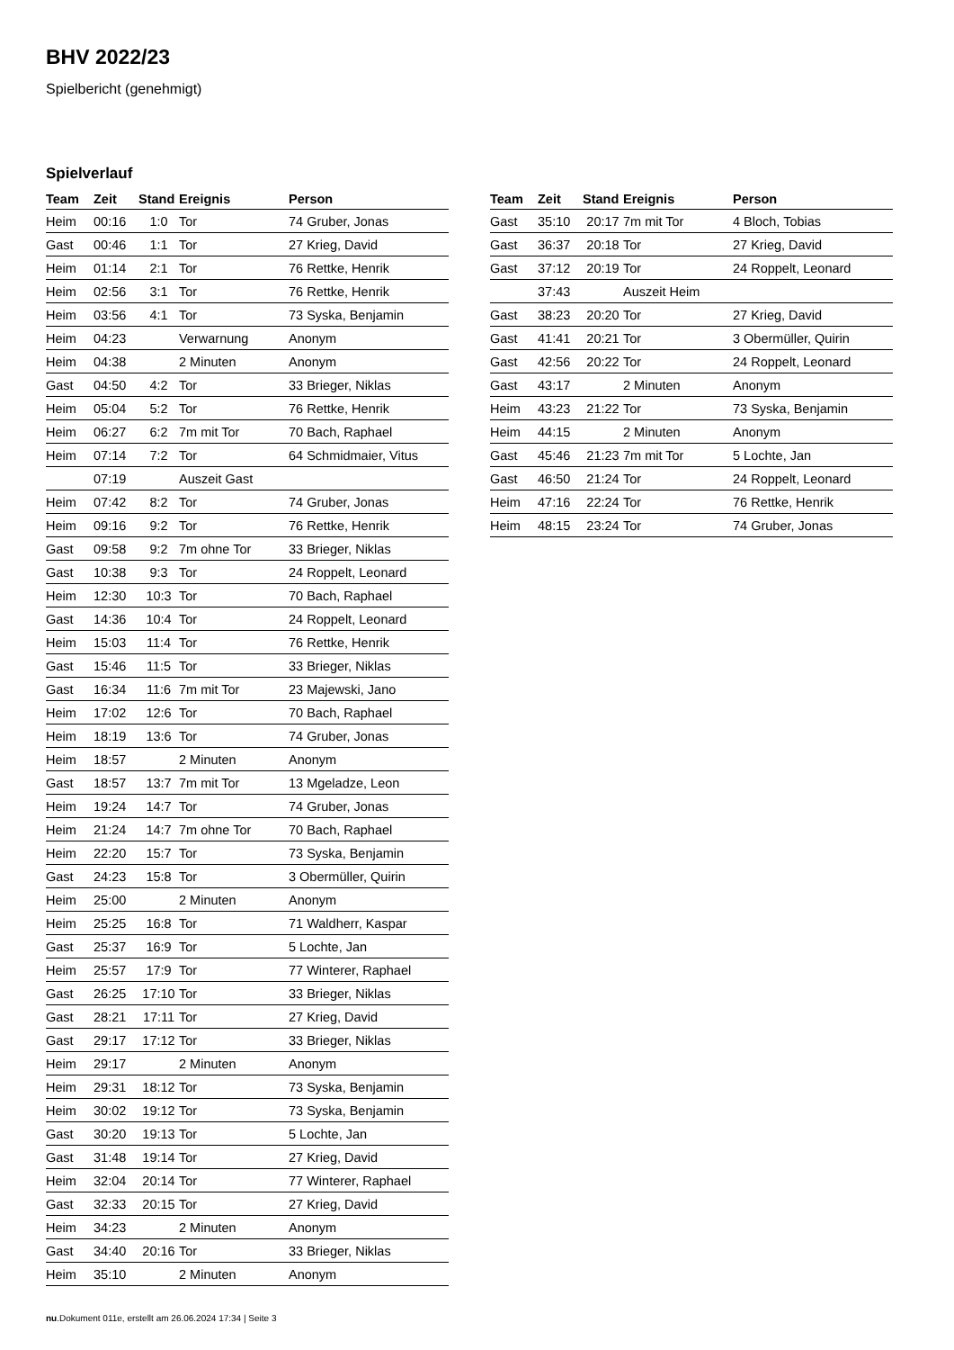BHV 2022/23
Spielbericht (genehmigt)
Spielverlauf
| Team | Zeit | Stand | Ereignis | Person |
| --- | --- | --- | --- | --- |
| Heim | 00:16 | 1:0 | Tor | 74 Gruber, Jonas |
| Gast | 00:46 | 1:1 | Tor | 27 Krieg, David |
| Heim | 01:14 | 2:1 | Tor | 76 Rettke, Henrik |
| Heim | 02:56 | 3:1 | Tor | 76 Rettke, Henrik |
| Heim | 03:56 | 4:1 | Tor | 73 Syska, Benjamin |
| Heim | 04:23 | | Verwarnung | Anonym |
| Heim | 04:38 | | 2 Minuten | Anonym |
| Gast | 04:50 | 4:2 | Tor | 33 Brieger, Niklas |
| Heim | 05:04 | 5:2 | Tor | 76 Rettke, Henrik |
| Heim | 06:27 | 6:2 | 7m mit Tor | 70 Bach, Raphael |
| Heim | 07:14 | 7:2 | Tor | 64 Schmidmaier, Vitus |
| | 07:19 | | Auszeit Gast | |
| Heim | 07:42 | 8:2 | Tor | 74 Gruber, Jonas |
| Heim | 09:16 | 9:2 | Tor | 76 Rettke, Henrik |
| Gast | 09:58 | 9:2 | 7m ohne Tor | 33 Brieger, Niklas |
| Gast | 10:38 | 9:3 | Tor | 24 Roppelt, Leonard |
| Heim | 12:30 | 10:3 | Tor | 70 Bach, Raphael |
| Gast | 14:36 | 10:4 | Tor | 24 Roppelt, Leonard |
| Heim | 15:03 | 11:4 | Tor | 76 Rettke, Henrik |
| Gast | 15:46 | 11:5 | Tor | 33 Brieger, Niklas |
| Gast | 16:34 | 11:6 | 7m mit Tor | 23 Majewski, Jano |
| Heim | 17:02 | 12:6 | Tor | 70 Bach, Raphael |
| Heim | 18:19 | 13:6 | Tor | 74 Gruber, Jonas |
| Heim | 18:57 | | 2 Minuten | Anonym |
| Gast | 18:57 | 13:7 | 7m mit Tor | 13 Mgeladze, Leon |
| Heim | 19:24 | 14:7 | Tor | 74 Gruber, Jonas |
| Heim | 21:24 | 14:7 | 7m ohne Tor | 70 Bach, Raphael |
| Heim | 22:20 | 15:7 | Tor | 73 Syska, Benjamin |
| Gast | 24:23 | 15:8 | Tor | 3 Obermüller, Quirin |
| Heim | 25:00 | | 2 Minuten | Anonym |
| Heim | 25:25 | 16:8 | Tor | 71 Waldherr, Kaspar |
| Gast | 25:37 | 16:9 | Tor | 5 Lochte, Jan |
| Heim | 25:57 | 17:9 | Tor | 77 Winterer, Raphael |
| Gast | 26:25 | 17:10 | Tor | 33 Brieger, Niklas |
| Gast | 28:21 | 17:11 | Tor | 27 Krieg, David |
| Gast | 29:17 | 17:12 | Tor | 33 Brieger, Niklas |
| Heim | 29:17 | | 2 Minuten | Anonym |
| Heim | 29:31 | 18:12 | Tor | 73 Syska, Benjamin |
| Heim | 30:02 | 19:12 | Tor | 73 Syska, Benjamin |
| Gast | 30:20 | 19:13 | Tor | 5 Lochte, Jan |
| Gast | 31:48 | 19:14 | Tor | 27 Krieg, David |
| Heim | 32:04 | 20:14 | Tor | 77 Winterer, Raphael |
| Gast | 32:33 | 20:15 | Tor | 27 Krieg, David |
| Heim | 34:23 | | 2 Minuten | Anonym |
| Gast | 34:40 | 20:16 | Tor | 33 Brieger, Niklas |
| Heim | 35:10 | | 2 Minuten | Anonym |
| Team | Zeit | Stand | Ereignis | Person |
| --- | --- | --- | --- | --- |
| Gast | 35:10 | 20:17 | 7m mit Tor | 4 Bloch, Tobias |
| Gast | 36:37 | 20:18 | Tor | 27 Krieg, David |
| Gast | 37:12 | 20:19 | Tor | 24 Roppelt, Leonard |
| | 37:43 | | Auszeit Heim | |
| Gast | 38:23 | 20:20 | Tor | 27 Krieg, David |
| Gast | 41:41 | 20:21 | Tor | 3 Obermüller, Quirin |
| Gast | 42:56 | 20:22 | Tor | 24 Roppelt, Leonard |
| Gast | 43:17 | | 2 Minuten | Anonym |
| Heim | 43:23 | 21:22 | Tor | 73 Syska, Benjamin |
| Heim | 44:15 | | 2 Minuten | Anonym |
| Gast | 45:46 | 21:23 | 7m mit Tor | 5 Lochte, Jan |
| Gast | 46:50 | 21:24 | Tor | 24 Roppelt, Leonard |
| Heim | 47:16 | 22:24 | Tor | 76 Rettke, Henrik |
| Heim | 48:15 | 23:24 | Tor | 74 Gruber, Jonas |
nu.Dokument 011e, erstellt am 26.06.2024 17:34 | Seite 3